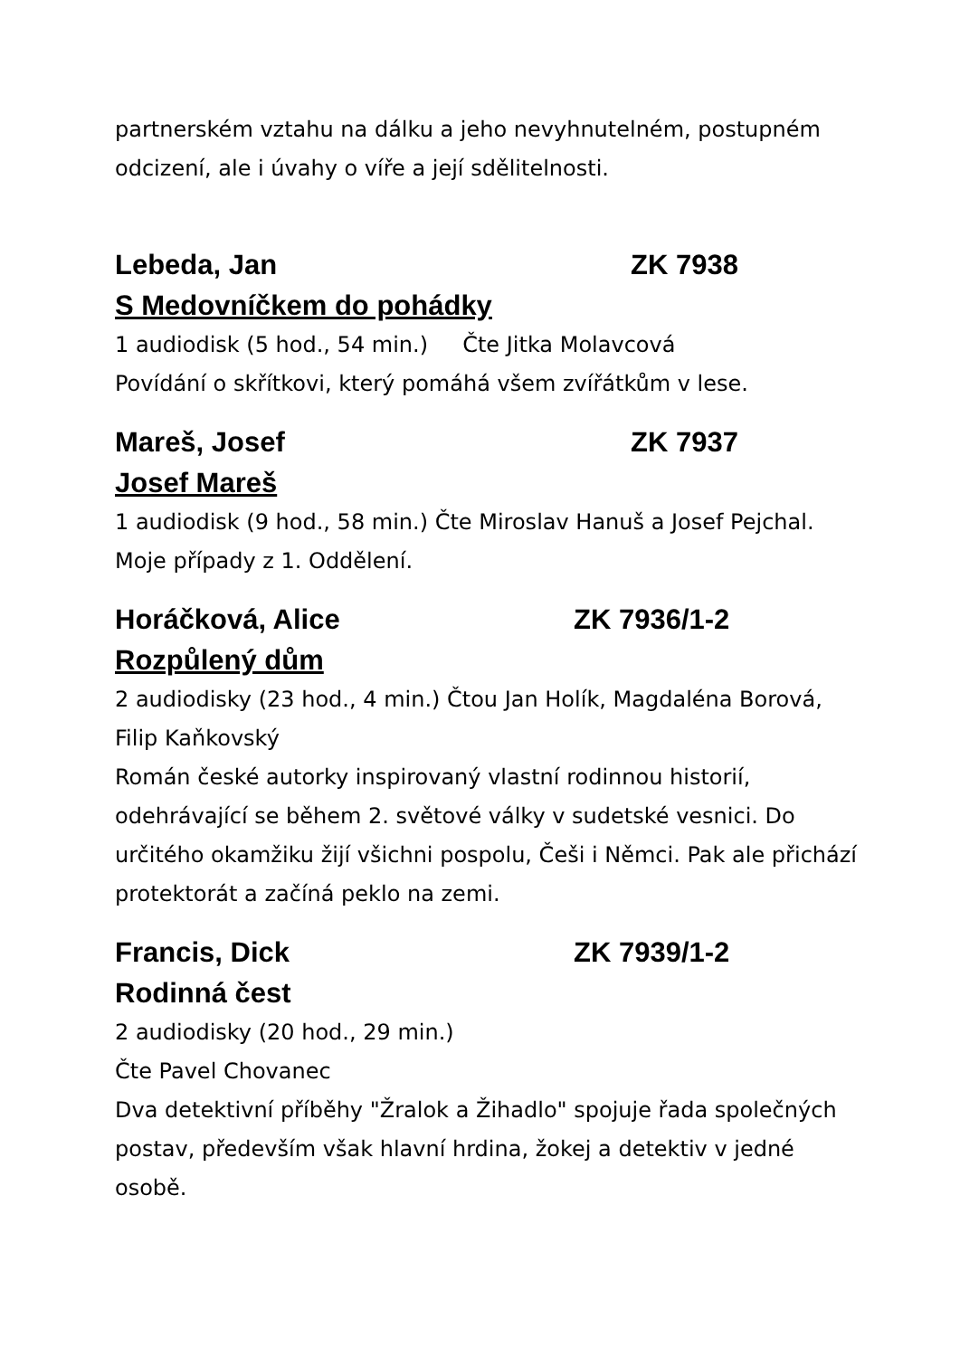partnerském vztahu na dálku a jeho nevyhnutelném, postupném odcizení, ale i úvahy o víře a její sdělitelnosti.
Lebeda, Jan ZK 7938
S Medovníčkem do pohádky
1 audiodisk (5 hod., 54 min.) Čte Jitka Molavcová
Povídání o skřítkovi, který pomáhá všem zvířátkům v lese.
Mareš, Josef ZK 7937
Josef Mareš
1 audiodisk (9 hod., 58 min.) Čte Miroslav Hanuš a Josef Pejchal. Moje případy z 1. Oddělení.
Horáčková, Alice ZK 7936/1-2
Rozpůlený dům
2 audiodisky (23 hod., 4 min.) Čtou Jan Holík, Magdaléna Borová, Filip Kaňkovský
Román české autorky inspirovaný vlastní rodinnou historií, odehrávající se během 2. světové války v sudetské vesnici. Do určitého okamžiku žijí všichni pospolu, Češi i Němci. Pak ale přichází protektorát a začíná peklo na zemi.
Francis, Dick ZK 7939/1-2
Rodinná čest
2 audiodisky (20 hod., 29 min.)
Čte Pavel Chovanec
Dva detektivní příběhy "Žralok a Žihadlo" spojuje řada společných postav, především však hlavní hrdina, žokej a detektiv v jedné osobě.